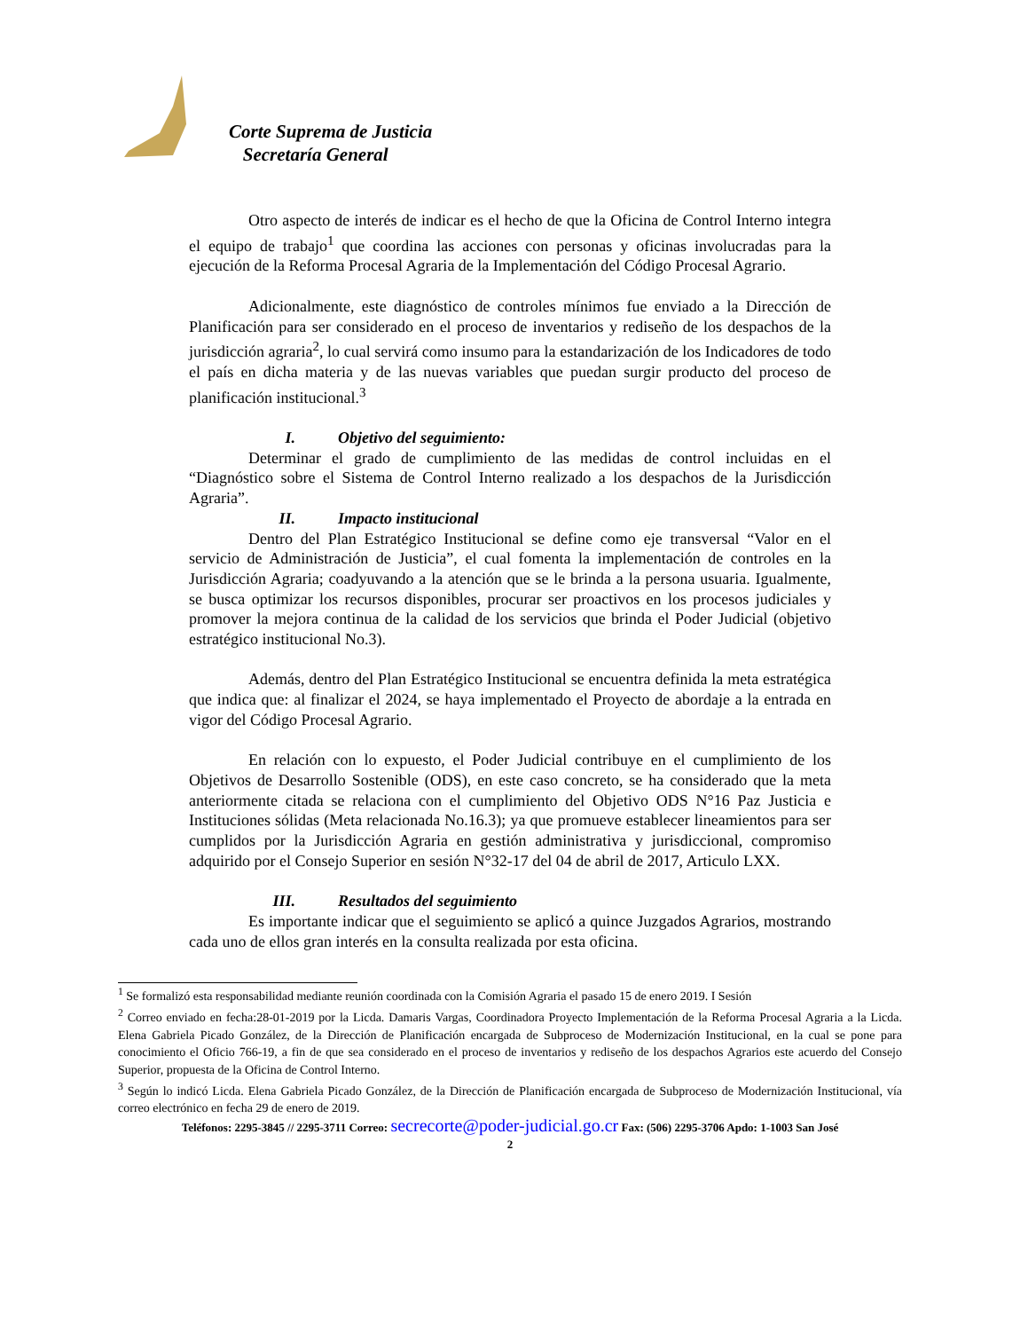Corte Suprema de Justicia
Secretaría General
Otro aspecto de interés de indicar es el hecho de que la Oficina de Control Interno integra el equipo de trabajo<sup>1</sup> que coordina las acciones con personas y oficinas involucradas para la ejecución de la Reforma Procesal Agraria de la Implementación del Código Procesal Agrario.
Adicionalmente, este diagnóstico de controles mínimos fue enviado a la Dirección de Planificación para ser considerado en el proceso de inventarios y rediseño de los despachos de la jurisdicción agraria<sup>2</sup>, lo cual servirá como insumo para la estandarización de los Indicadores de todo el país en dicha materia y de las nuevas variables que puedan surgir producto del proceso de planificación institucional.<sup>3</sup>
I. Objetivo del seguimiento:
Determinar el grado de cumplimiento de las medidas de control incluidas en el “Diagnóstico sobre el Sistema de Control Interno realizado a los despachos de la Jurisdicción Agraria”.
II. Impacto institucional
Dentro del Plan Estratégico Institucional se define como eje transversal “Valor en el servicio de Administración de Justicia”, el cual fomenta la implementación de controles en la Jurisdicción Agraria; coadyuvando a la atención que se le brinda a la persona usuaria. Igualmente, se busca optimizar los recursos disponibles, procurar ser proactivos en los procesos judiciales y promover la mejora continua de la calidad de los servicios que brinda el Poder Judicial (objetivo estratégico institucional No.3).
Además, dentro del Plan Estratégico Institucional se encuentra definida la meta estratégica que indica que: al finalizar el 2024, se haya implementado el Proyecto de abordaje a la entrada en vigor del Código Procesal Agrario.
En relación con lo expuesto, el Poder Judicial contribuye en el cumplimiento de los Objetivos de Desarrollo Sostenible (ODS), en este caso concreto, se ha considerado que la meta anteriormente citada se relaciona con el cumplimiento del Objetivo ODS N°16 Paz Justicia e Instituciones sólidas (Meta relacionada No.16.3); ya que promueve establecer lineamientos para ser cumplidos por la Jurisdicción Agraria en gestión administrativa y jurisdiccional, compromiso adquirido por el Consejo Superior en sesión N°32-17 del 04 de abril de 2017, Articulo LXX.
III. Resultados del seguimiento
Es importante indicar que el seguimiento se aplicó a quince Juzgados Agrarios, mostrando cada uno de ellos gran interés en la consulta realizada por esta oficina.
<sup>1</sup> Se formalizó esta responsabilidad mediante reunión coordinada con la Comisión Agraria el pasado 15 de enero 2019. I Sesión
<sup>2</sup> Correo enviado en fecha:28-01-2019 por la Licda. Damaris Vargas, Coordinadora Proyecto Implementación de la Reforma Procesal Agraria a la Licda. Elena Gabriela Picado González, de la Dirección de Planificación encargada de Subproceso de Modernización Institucional, en la cual se pone para conocimiento el Oficio 766-19, a fin de que sea considerado en el proceso de inventarios y rediseño de los despachos Agrarios este acuerdo del Consejo Superior, propuesta de la Oficina de Control Interno.
<sup>3</sup> Según lo indicó Licda. Elena Gabriela Picado González, de la Dirección de Planificación encargada de Subproceso de Modernización Institucional, vía correo electrónico en fecha 29 de enero de 2019.
Teléfonos: 2295-3845 // 2295-3711 Correo: secrecorte@poder-judicial.go.cr Fax: (506) 2295-3706 Apdo: 1-1003 San José
2